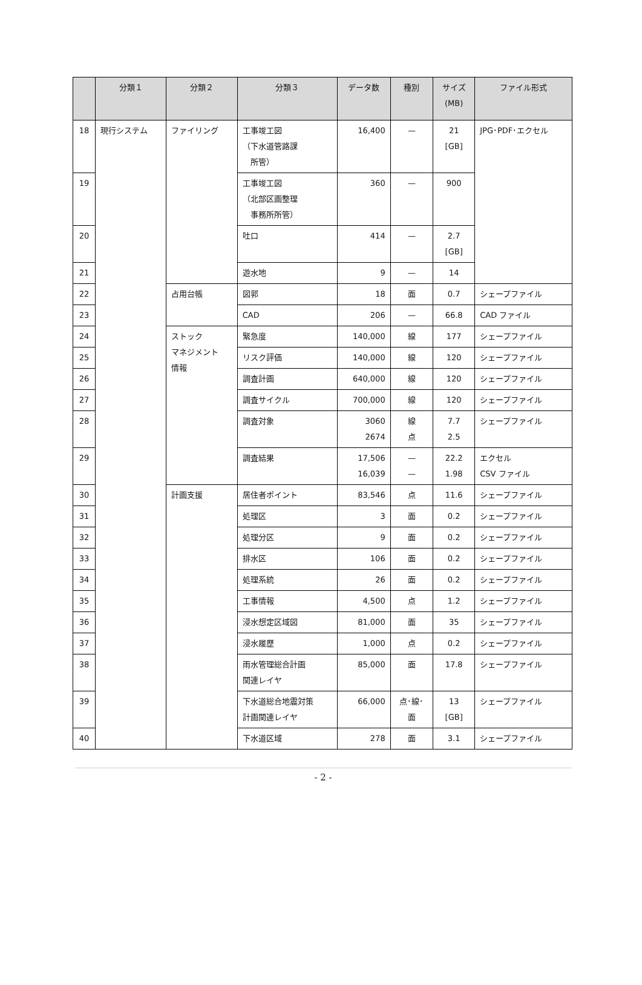| | 分類１ | 分類２ | 分類３ | データ数 | 種別 | サイズ (MB) | ファイル形式 |
| --- | --- | --- | --- | --- | --- | --- | --- |
| 18 | 現行システム | ファイリング | 工事竣工図 （下水道管路課 所管） | 16,400 | — | 21 [GB] | JPG･PDF･エクセル |
| 19 | | | 工事竣工図 （北部区画整理 事務所所管） | 360 | — | 900 | |
| 20 | | | 吐口 | 414 | — | 2.7 [GB] | |
| 21 | | | 遊水地 | 9 | — | 14 | |
| 22 | | 占用台帳 | 図郭 | 18 | 面 | 0.7 | シェープファイル |
| 23 | | | CAD | 206 | — | 66.8 | CAD ファイル |
| 24 | | ストック マネジメント 情報 | 緊急度 | 140,000 | 線 | 177 | シェープファイル |
| 25 | | | リスク評価 | 140,000 | 線 | 120 | シェープファイル |
| 26 | | | 調査計画 | 640,000 | 線 | 120 | シェープファイル |
| 27 | | | 調査サイクル | 700,000 | 線 | 120 | シェープファイル |
| 28 | | | 調査対象 | 3060 2674 | 線 点 | 7.7 2.5 | シェープファイル |
| 29 | | | 調査結果 | 17,506 16,039 | — — | 22.2 1.98 | エクセル CSV ファイル |
| 30 | | 計画支援 | 居住者ポイント | 83,546 | 点 | 11.6 | シェープファイル |
| 31 | | | 処理区 | 3 | 面 | 0.2 | シェープファイル |
| 32 | | | 処理分区 | 9 | 面 | 0.2 | シェープファイル |
| 33 | | | 排水区 | 106 | 面 | 0.2 | シェープファイル |
| 34 | | | 処理系統 | 26 | 面 | 0.2 | シェープファイル |
| 35 | | | 工事情報 | 4,500 | 点 | 1.2 | シェープファイル |
| 36 | | | 浸水想定区域図 | 81,000 | 面 | 35 | シェープファイル |
| 37 | | | 浸水履歴 | 1,000 | 点 | 0.2 | シェープファイル |
| 38 | | | 雨水管理総合計画 関連レイヤ | 85,000 | 面 | 17.8 | シェープファイル |
| 39 | | | 下水道総合地震対策 計画関連レイヤ | 66,000 | 点･線･ 面 | 13 [GB] | シェープファイル |
| 40 | | | 下水道区域 | 278 | 面 | 3.1 | シェープファイル |
- 2 -